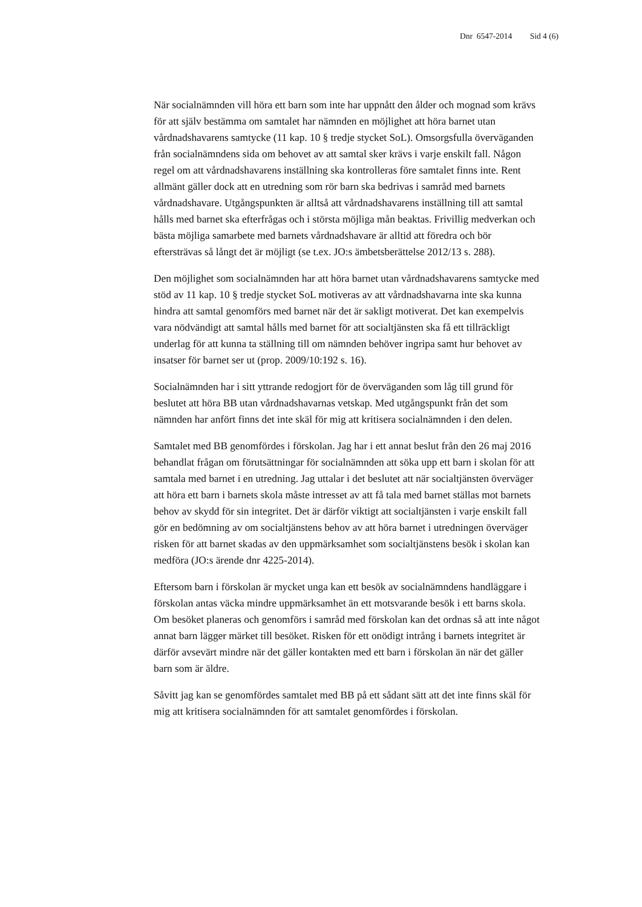Dnr 6547-2014 Sid 4 (6)
När socialnämnden vill höra ett barn som inte har uppnått den ålder och mognad som krävs för att själv bestämma om samtalet har nämnden en möjlighet att höra barnet utan vårdnadshavarens samtycke (11 kap. 10 § tredje stycket SoL). Omsorgsfulla överväganden från socialnämndens sida om behovet av att samtal sker krävs i varje enskilt fall. Någon regel om att vårdnadshavarens inställning ska kontrolleras före samtalet finns inte. Rent allmänt gäller dock att en utredning som rör barn ska bedrivas i samråd med barnets vårdnadshavare. Utgångspunkten är alltså att vårdnadshavarens inställning till att samtal hålls med barnet ska efterfrågas och i största möjliga mån beaktas. Frivillig medverkan och bästa möjliga samarbete med barnets vårdnadshavare är alltid att föredra och bör eftersträvas så långt det är möjligt (se t.ex. JO:s ämbetsberättelse 2012/13 s. 288).
Den möjlighet som socialnämnden har att höra barnet utan vårdnadshavarens samtycke med stöd av 11 kap. 10 § tredje stycket SoL motiveras av att vårdnadshavarna inte ska kunna hindra att samtal genomförs med barnet när det är sakligt motiverat. Det kan exempelvis vara nödvändigt att samtal hålls med barnet för att socialtjänsten ska få ett tillräckligt underlag för att kunna ta ställning till om nämnden behöver ingripa samt hur behovet av insatser för barnet ser ut (prop. 2009/10:192 s. 16).
Socialnämnden har i sitt yttrande redogjort för de överväganden som låg till grund för beslutet att höra BB utan vårdnadshavarnas vetskap. Med utgångspunkt från det som nämnden har anfört finns det inte skäl för mig att kritisera socialnämnden i den delen.
Samtalet med BB genomfördes i förskolan. Jag har i ett annat beslut från den 26 maj 2016 behandlat frågan om förutsättningar för socialnämnden att söka upp ett barn i skolan för att samtala med barnet i en utredning. Jag uttalar i det beslutet att när socialtjänsten överväger att höra ett barn i barnets skola måste intresset av att få tala med barnet ställas mot barnets behov av skydd för sin integritet. Det är därför viktigt att socialtjänsten i varje enskilt fall gör en bedömning av om socialtjänstens behov av att höra barnet i utredningen överväger risken för att barnet skadas av den uppmärksamhet som socialtjänstens besök i skolan kan medföra (JO:s ärende dnr 4225-2014).
Eftersom barn i förskolan är mycket unga kan ett besök av socialnämndens handläggare i förskolan antas väcka mindre uppmärksamhet än ett motsvarande besök i ett barns skola. Om besöket planeras och genomförs i samråd med förskolan kan det ordnas så att inte något annat barn lägger märket till besöket. Risken för ett onödigt intrång i barnets integritet är därför avsevärt mindre när det gäller kontakten med ett barn i förskolan än när det gäller barn som är äldre.
Såvitt jag kan se genomfördes samtalet med BB på ett sådant sätt att det inte finns skäl för mig att kritisera socialnämnden för att samtalet genomfördes i förskolan.